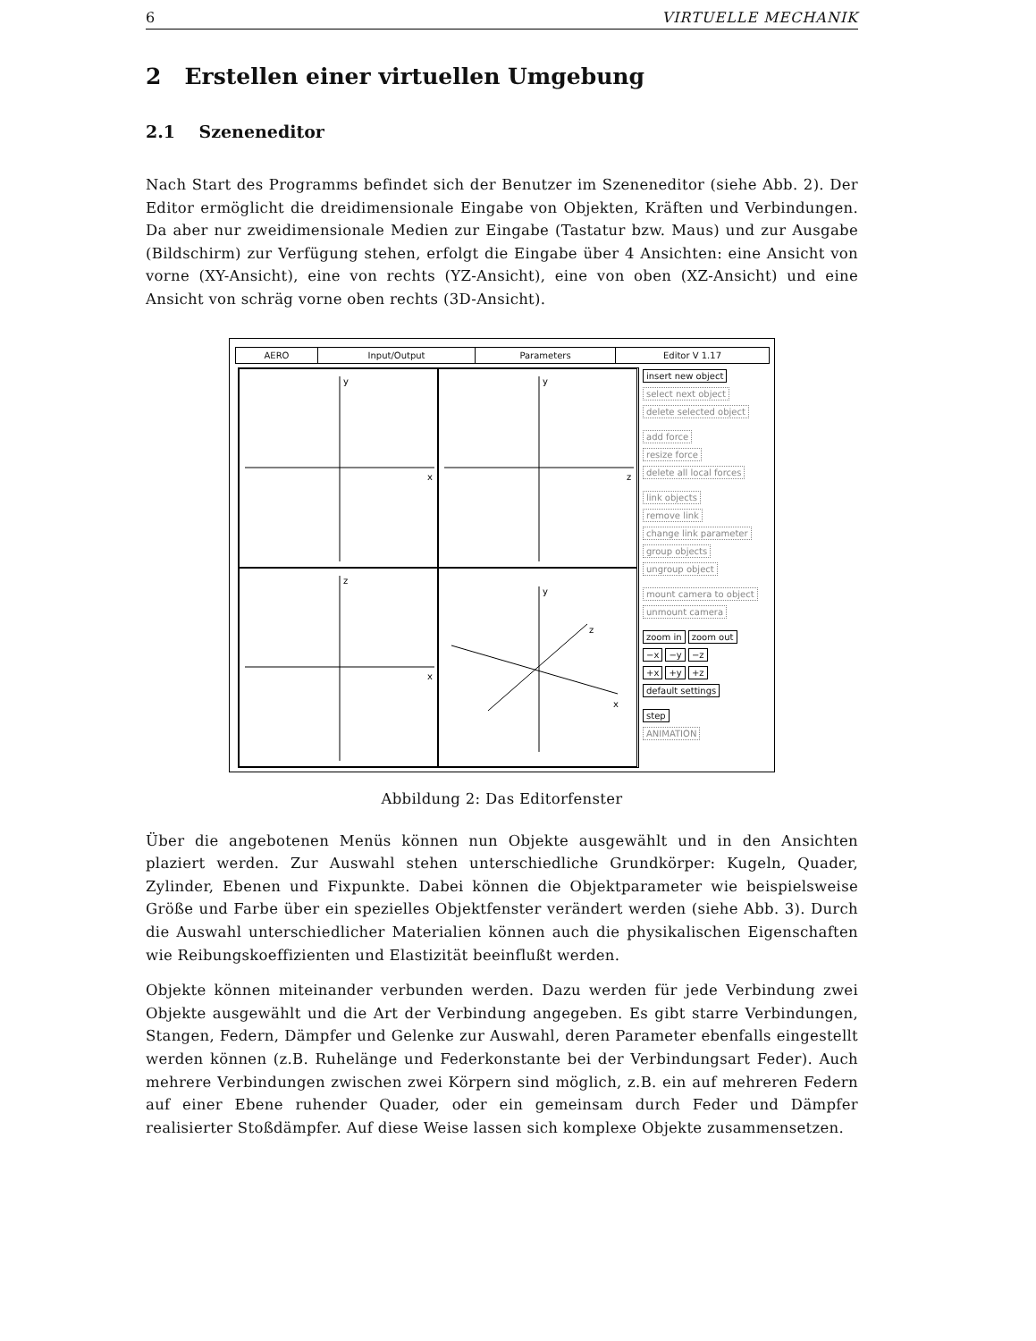6 VIRTUELLE MECHANIK
2 Erstellen einer virtuellen Umgebung
2.1 Szeneneditor
Nach Start des Programms befindet sich der Benutzer im Szeneneditor (siehe Abb. 2). Der Editor ermöglicht die dreidimensionale Eingabe von Objekten, Kräften und Verbindungen. Da aber nur zweidimensionale Medien zur Eingabe (Tastatur bzw. Maus) und zur Ausgabe (Bildschirm) zur Verfügung stehen, erfolgt die Eingabe über 4 Ansichten: eine Ansicht von vorne (XY-Ansicht), eine von rechts (YZ-Ansicht), eine von oben (XZ-Ansicht) und eine Ansicht von schräg vorne oben rechts (3D-Ansicht).
AERO Input/Output Parameters Editor V 1.17
y
x
y
z
z
x
y
z
x
insert new object
select next object
delete selected object
add force
resize force
delete all local forces
link objects
remove link
change link parameter
group objects
ungroup object
mount camera to object
unmount camera
zoom in zoom out
−x −y −z
+x +y +z
default settings
step
ANIMATION
Abbildung 2: Das Editorfenster
Über die angebotenen Menüs können nun Objekte ausgewählt und in den Ansichten plaziert werden. Zur Auswahl stehen unterschiedliche Grundkörper: Kugeln, Quader, Zylinder, Ebenen und Fixpunkte. Dabei können die Objektparameter wie beispielsweise Größe und Farbe über ein spezielles Objektfenster verändert werden (siehe Abb. 3). Durch die Auswahl unterschiedlicher Materialien können auch die physikalischen Eigenschaften wie Reibungskoeffizienten und Elastizität beeinflußt werden.
Objekte können miteinander verbunden werden. Dazu werden für jede Verbindung zwei Objekte ausgewählt und die Art der Verbindung angegeben. Es gibt starre Verbindungen, Stangen, Federn, Dämpfer und Gelenke zur Auswahl, deren Parameter ebenfalls eingestellt werden können (z.B. Ruhelänge und Federkonstante bei der Verbindungsart Feder). Auch mehrere Verbindungen zwischen zwei Körpern sind möglich, z.B. ein auf mehreren Federn auf einer Ebene ruhender Quader, oder ein gemeinsam durch Feder und Dämpfer realisierter Stoßdämpfer. Auf diese Weise lassen sich komplexe Objekte zusammensetzen.